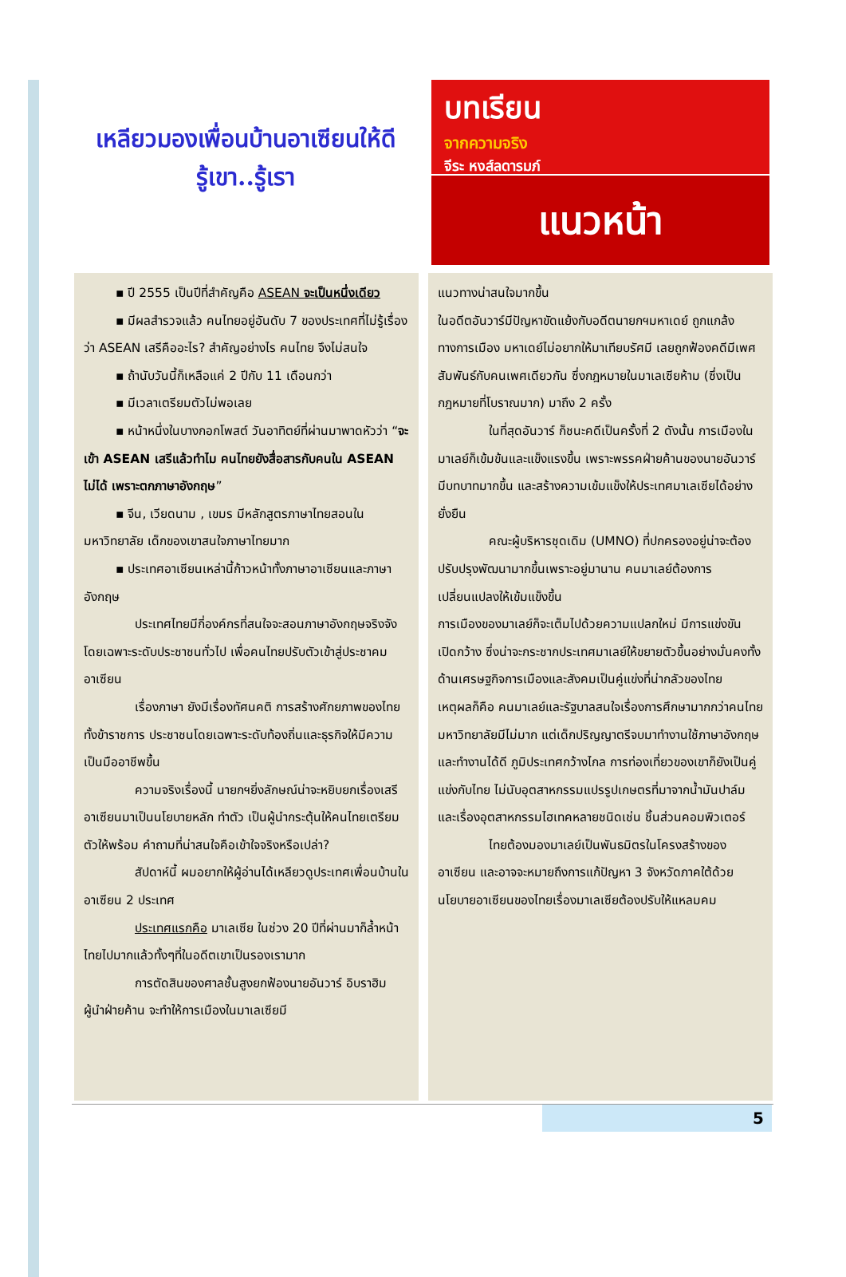เหลียวมองเพื่อนบ้านอาเซียนให้ดี
รู้เขา..รู้เรา
บทเรียน
จากความจริง
จีระ หงส์ลดารมภ์
แนวหน้า
▪ ปี 2555 เป็นปีที่สำคัญคือ ASEAN จะเป็นหนึ่งเดียว
▪ มีผลสำรวจแล้ว คนไทยอยู่อันดับ 7 ของประเทศที่ไม่รู้เรื่องว่า ASEAN เสรีคืออะไร? สำคัญอย่างไร คนไทย จึงไม่สนใจ
▪ ถ้านับวันนี้ก็เหลือแค่ 2 ปีกับ 11 เดือนกว่า
▪ มีเวลาเตรียมตัวไม่พอเลย
▪ หน้าหนึ่งในบางกอกโพสต์ วันอาทิตย์ที่ผ่านมาพาดหัวว่า “จะเข้า ASEAN เสรีแล้วทำไม คนไทยยังสื่อสารกับคนใน ASEAN ไม่ได้ เพราะตกภาษาอังกฤษ”
▪ จีน, เวียดนาม , เขมร มีหลักสูตรภาษาไทยสอนในมหาวิทยาลัย เด็กของเขาสนใจภาษาไทยมาก
▪ ประเทศอาเซียนเหล่านี้ก้าวหน้าทั้งภาษาอาเซียนและภาษาอังกฤษ
ประเทศไทยมีกี่องค์กรที่สนใจจะสอนภาษาอังกฤษจริงจัง โดยเฉพาะระดับประชาชนทั่วไป เพื่อคนไทยปรับตัวเข้าสู่ประชาคมอาเซียน
เรื่องภาษา ยังมีเรื่องทัศนคติ การสร้างศักยภาพของไทย ทั้งข้าราชการ ประชาชนโดยเฉพาะระดับท้องถิ่นและธุรกิจให้มีความเป็นมืออาชีพขึ้น
ความจริงเรื่องนี้ นายกฯยิ่งลักษณ์น่าจะหยิบยกเรื่องเสรีอาเซียนมาเป็นนโยบายหลัก ทำตัว เป็นผู้นำกระตุ้นให้คนไทยเตรียมตัวให้พร้อม คำถามที่น่าสนใจคือเข้าใจจริงหรือเปล่า?
สัปดาห์นี้ ผมอยากให้ผู้อ่านได้เหลียวดูประเทศเพื่อนบ้านในอาเซียน 2 ประเทศ
ประเทศแรกคือ มาเลเซีย ในช่วง 20 ปีที่ผ่านมาก็ล้ำหน้าไทยไปมากแล้วทั้งๆที่ในอดีตเขาเป็นรองเรามาก
การตัดสินของศาลชั้นสูงยกฟ้องนายอันวาร์ อิบราฮิม ผู้นำฝ่ายค้าน จะทำให้การเมืองในมาเลเซียมี
แนวทางน่าสนใจมากขึ้น
ในอดีตอันวาร์มีปัญหาขัดแย้งกับอดีตนายกฯมหาเดย์ ถูกแกล้งทางการเมือง มหาเดย์ไม่อยากให้มาเทียบรัศมี เลยถูกฟ้องคดีมีเพศสัมพันธ์กับคนเพศเดียวกัน ซึ่งกฎหมายในมาเลเซียห้าม (ซึ่งเป็นกฎหมายที่โบราณมาก) มาถึง 2 ครั้ง
ในที่สุดอันวาร์ ก็ชนะคดีเป็นครั้งที่ 2 ดังนั้น การเมืองในมาเลย์ก็เข้มข้นและแข็งแรงขึ้น เพราะพรรคฝ่ายค้านของนายอันวาร์มีบทบาทมากขึ้น และสร้างความเข้มแข็งให้ประเทศมาเลเซียได้อย่างยั่งยืน
คณะผู้บริหารชุดเดิม (UMNO) ที่ปกครองอยู่น่าจะต้องปรับปรุงพัฒนามากขึ้นเพราะอยู่มานาน คนมาเลย์ต้องการเปลี่ยนแปลงให้เข้มแข็งขึ้น
การเมืองของมาเลย์ก็จะเต็มไปด้วยความแปลกใหม่ มีการแข่งขัน เปิดกว้าง ซึ่งน่าจะกระชากประเทศมาเลย์ให้ขยายตัวขึ้นอย่างมั่นคงทั้งด้านเศรษฐกิจการเมืองและสังคมเป็นคู่แข่งที่น่ากลัวของไทย
เหตุผลก็คือ คนมาเลย์และรัฐบาลสนใจเรื่องการศึกษามากกว่าคนไทย มหาวิทยาลัยมีไม่มาก แต่เด็กปริญญาตรีจบมาทำงานใช้ภาษาอังกฤษและทำงานได้ดี ภูมิประเทศกว้างไกล การท่องเที่ยวของเขาก็ยังเป็นคู่แข่งกับไทย ไม่นับอุตสาหกรรมแปรรูปเกษตรที่มาจากน้ำมันปาล์มและเรื่องอุตสาหกรรมไฮเทคหลายชนิดเช่น ชิ้นส่วนคอมพิวเตอร์
ไทยต้องมองมาเลย์เป็นพันธมิตรในโครงสร้างของอาเซียน และอาจจะหมายถึงการแก้ปัญหา 3 จังหวัดภาคใต้ด้วย นโยบายอาเซียนของไทยเรื่องมาเลเซียต้องปรับให้แหลมคม
5